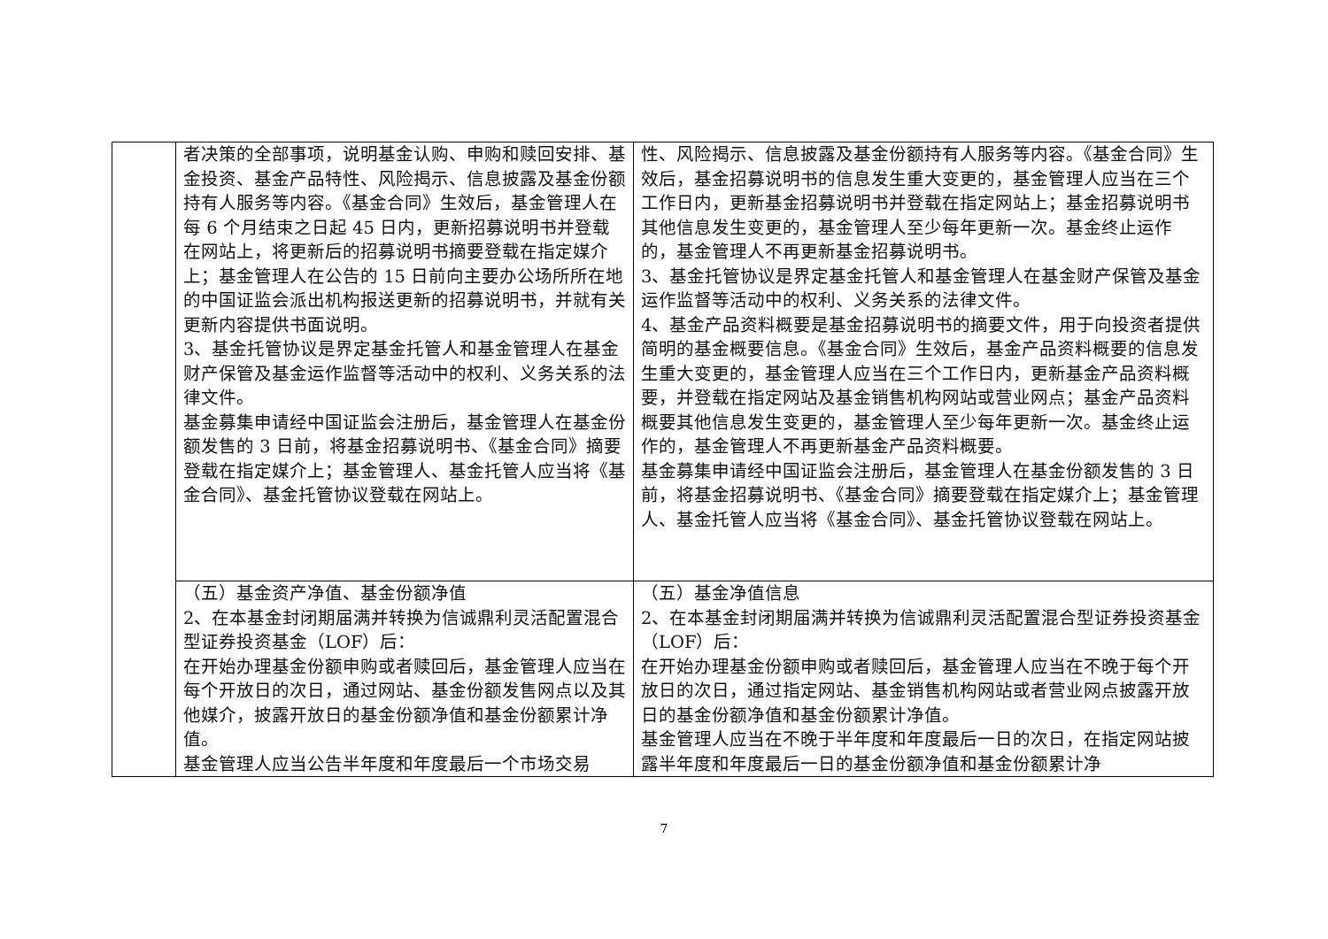| | 者决策的全部事项，说明基金认购、申购和赎回安排、基金投资、基金产品特性、风险揭示、信息披露及基金份额持有人服务等内容。《基金合同》生效后，基金管理人在每 6 个月结束之日起 45 日内，更新招募说明书并登载在网站上，将更新后的招募说明书摘要登载在指定媒介上；基金管理人在公告的 15 日前向主要办公场所所在地的中国证监会派出机构报送更新的招募说明书，并就有关更新内容提供书面说明。 3、基金托管协议是界定基金托管人和基金管理人在基金财产保管及基金运作监督等活动中的权利、义务关系的法律文件。 基金募集申请经中国证监会注册后，基金管理人在基金份额发售的 3 日前，将基金招募说明书、《基金合同》摘要登载在指定媒介上；基金管理人、基金托管人应当将《基金合同》、基金托管协议登载在网站上。 | 性、风险揭示、信息披露及基金份额持有人服务等内容。《基金合同》生效后，基金招募说明书的信息发生重大变更的，基金管理人应当在三个工作日内，更新基金招募说明书并登载在指定网站上；基金招募说明书其他信息发生变更的，基金管理人至少每年更新一次。基金终止运作的，基金管理人不再更新基金招募说明书。 3、基金托管协议是界定基金托管人和基金管理人在基金财产保管及基金运作监督等活动中的权利、义务关系的法律文件。 4、基金产品资料概要是基金招募说明书的摘要文件，用于向投资者提供简明的基金概要信息。《基金合同》生效后，基金产品资料概要的信息发生重大变更的，基金管理人应当在三个工作日内，更新基金产品资料概要，并登载在指定网站及基金销售机构网站或营业网点；基金产品资料概要其他信息发生变更的，基金管理人至少每年更新一次。基金终止运作的，基金管理人不再更新基金产品资料概要。 基金募集申请经中国证监会注册后，基金管理人在基金份额发售的 3 日前，将基金招募说明书、《基金合同》摘要登载在指定媒介上；基金管理人、基金托管人应当将《基金合同》、基金托管协议登载在网站上。 |
| | （五）基金资产净值、基金份额净值 2、在本基金封闭期届满并转换为信诚鼎利灵活配置混合型证券投资基金（LOF）后： 在开始办理基金份额申购或者赎回后，基金管理人应当在每个开放日的次日，通过网站、基金份额发售网点以及其他媒介，披露开放日的基金份额净值和基金份额累计净值。 基金管理人应当公告半年度和年度最后一个市场交易 | （五）基金净值信息 2、在本基金封闭期届满并转换为信诚鼎利灵活配置混合型证券投资基金（LOF）后： 在开始办理基金份额申购或者赎回后，基金管理人应当在不晚于每个开放日的次日，通过指定网站、基金销售机构网站或者营业网点披露开放日的基金份额净值和基金份额累计净值。 基金管理人应当在不晚于半年度和年度最后一日的次日，在指定网站披露半年度和年度最后一日的基金份额净值和基金份额累计净 |
7